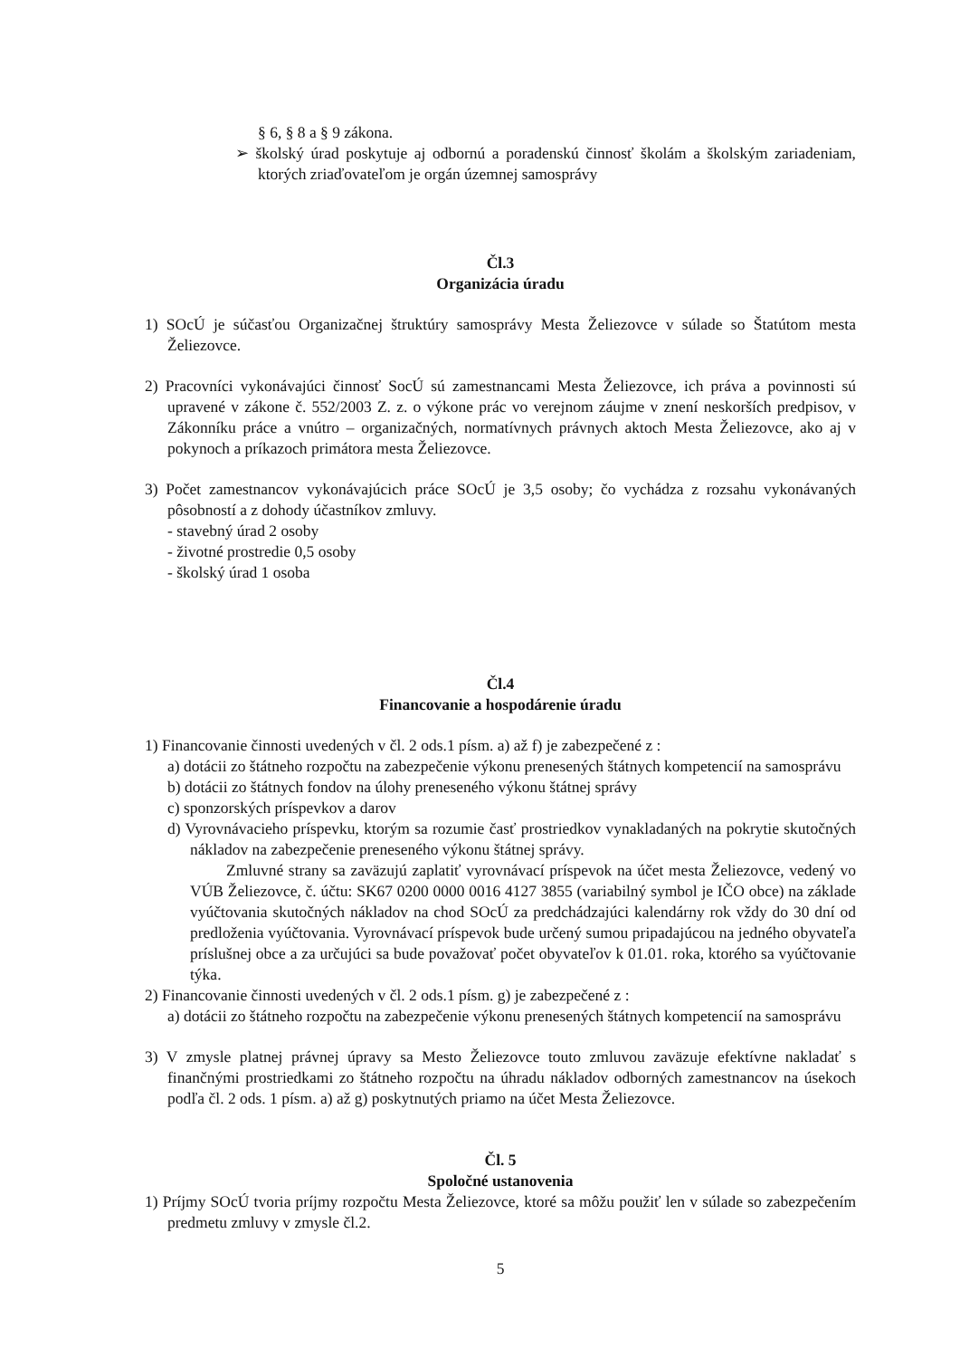§ 6, § 8 a § 9 zákona.
➢ školský úrad poskytuje aj odbornú a poradenskú činnosť školám a školským zariadeniam, ktorých zriaďovateľom je orgán územnej samosprávy
Čl.3
Organizácia úradu
1) SOcÚ je súčasťou Organizačnej štruktúry samosprávy Mesta Želiezovce v súlade so Štatútom mesta Želiezovce.
2) Pracovníci vykonávajúci činnosť SocÚ sú zamestnancami Mesta Želiezovce, ich práva a povinnosti sú upravené v zákone č. 552/2003 Z. z. o výkone prác vo verejnom záujme v znení neskorších predpisov, v Zákonníku práce a vnútro – organizačných, normatívnych právnych aktoch Mesta Želiezovce, ako aj v pokynoch a príkazoch primátora mesta Želiezovce.
3) Počet zamestnancov vykonávajúcich práce SOcÚ je 3,5 osoby; čo vychádza z rozsahu vykonávaných pôsobností a z dohody účastníkov zmluvy.
- stavebný úrad 2 osoby
- životné prostredie 0,5 osoby
- školský úrad 1 osoba
Čl.4
Financovanie a hospodárenie úradu
1) Financovanie činnosti uvedených v čl. 2 ods.1 písm. a) až f) je zabezpečené z :
a) dotácii zo štátneho rozpočtu na zabezpečenie výkonu prenesených štátnych kompetencií na samosprávu
b) dotácii zo štátnych fondov na úlohy preneseného výkonu štátnej správy
c) sponzorských príspevkov a darov
d) Vyrovnávacieho príspevku, ktorým sa rozumie časť prostriedkov vynakladaných na pokrytie skutočných nákladov na zabezpečenie preneseného výkonu štátnej správy.
Zmluvné strany sa zaväzujú zaplatiť vyrovnávací príspevok na účet mesta Želiezovce, vedený vo VÚB Želiezovce, č. účtu: SK67 0200 0000 0016 4127 3855 (variabilný symbol je IČO obce) na základe vyúčtovania skutočných nákladov na chod SOcÚ za predchádzajúci kalendárny rok vždy do 30 dní od predloženia vyúčtovania. Vyrovnávací príspevok bude určený sumou pripadajúcou na jedného obyvateľa príslušnej obce a za určujúci sa bude považovať počet obyvateľov k 01.01. roka, ktorého sa vyúčtovanie týka.
2) Financovanie činnosti uvedených v čl. 2 ods.1 písm. g) je zabezpečené z :
a) dotácii zo štátneho rozpočtu na zabezpečenie výkonu prenesených štátnych kompetencií na samosprávu
3) V zmysle platnej právnej úpravy sa Mesto Želiezovce touto zmluvou zaväzuje efektívne nakladať s finančnými prostriedkami zo štátneho rozpočtu na úhradu nákladov odborných zamestnancov na úsekoch podľa čl. 2 ods. 1 písm. a) až g) poskytnutých priamo na účet Mesta Želiezovce.
Čl. 5
Spoločné ustanovenia
1) Príjmy SOcÚ tvoria príjmy rozpočtu Mesta Želiezovce, ktoré sa môžu použiť len v súlade so zabezpečením predmetu zmluvy v zmysle čl.2.
5